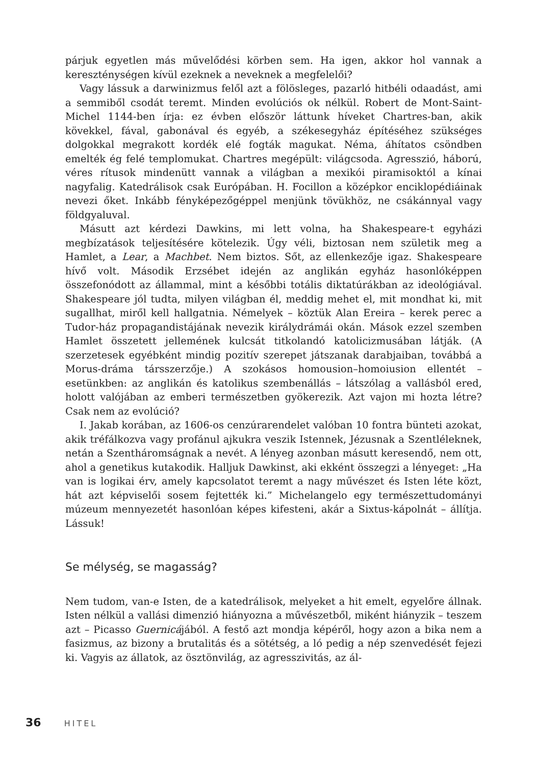párjuk egyetlen más művelődési körben sem. Ha igen, akkor hol vannak a kereszténységen kívül ezeknek a neveknek a megfelelői?
Vagy lássuk a darwinizmus felől azt a fölösleges, pazarló hitbéli odaadást, ami a semmiből csodát teremt. Minden evolúciós ok nélkül. Robert de Mont-Saint-Michel 1144-ben írja: ez évben először láttunk híveket Chartres-ban, akik kövekkel, fával, gabonával és egyéb, a székesegyház építéséhez szükséges dolgokkal megrakott kordék elé fogták magukat. Néma, áhítatos csöndben emelték ég felé templomukat. Chartres megépült: világcsoda. Agresszió, háború, véres rítusok mindenütt vannak a világban a mexikói piramisoktól a kínai nagyfalig. Katedrálisok csak Európában. H. Focillon a középkor enciklopédiáinak nevezi őket. Inkább fényképezőgéppel menjünk tövükhöz, ne csákánnyal vagy földgyaluval.
Másutt azt kérdezi Dawkins, mi lett volna, ha Shakespeare-t egyházi megbízatások teljesítésére kötelezik. Úgy véli, biztosan nem születik meg a Hamlet, a Lear, a Machbet. Nem biztos. Sőt, az ellenkezője igaz. Shakespeare hívő volt. Második Erzsébet idején az anglikán egyház hasonlóképpen összefonódott az állammal, mint a későbbi totális diktatúrákban az ideológiával. Shakespeare jól tudta, milyen világban él, meddig mehet el, mit mondhat ki, mit sugallhat, miről kell hallgatnia. Némelyek – köztük Alan Ereira – kerek perec a Tudor-ház propagandistájának nevezik királydrámái okán. Mások ezzel szemben Hamlet összetett jellemének kulcsát titkolandó katolicizmusában látják. (A szerzetesek egyébként mindig pozitív szerepet játszanak darabjaiban, továbbá a Morus-dráma társszerzője.) A szokásos homousion–homoiusion ellentét – esetünkben: az anglikán és katolikus szembenállás – látszólag a vallásból ered, holott valójában az emberi természetben gyökerezik. Azt vajon mi hozta létre? Csak nem az evolúció?
I. Jakab korában, az 1606-os cenzúrarendelet valóban 10 fontra bünteti azokat, akik tréfálkozva vagy profánul ajkukra veszik Istennek, Jézusnak a Szentléleknek, netán a Szentháromságnak a nevét. A lényeg azonban másutt keresendő, nem ott, ahol a genetikus kutakodik. Halljuk Dawkinst, aki ekként összegzi a lényeget: „Ha van is logikai érv, amely kapcsolatot teremt a nagy művészet és Isten léte közt, hát azt képviselői sosem fejtették ki.” Michelangelo egy természettudományi múzeum mennyezetét hasonlóan képes kifesteni, akár a Sixtus-kápolnát – állítja. Lássuk!
Se mélység, se magasság?
Nem tudom, van-e Isten, de a katedrálisok, melyeket a hit emelt, egyelőre állnak. Isten nélkül a vallási dimenzió hiányozna a művészetből, miként hiányzik – teszem azt – Picasso Guernicájából. A festő azt mondja képéről, hogy azon a bika nem a fasizmus, az bizony a brutalitás és a sötétség, a ló pedig a nép szenvedését fejezi ki. Vagyis az állatok, az ösztönvilág, az agresszivitás, az ál-
36 HITEL